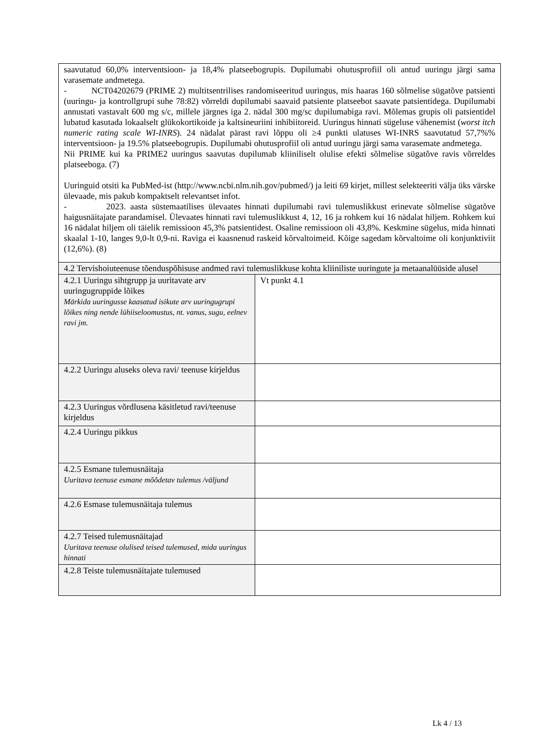| saavutatud 60,0% interventsioon- ja 18,4% platseebogrupis. Dupilumabi ohutusprofiil oli antud uuringu järgi sama varasemate andmetega. - NCT04202679 (PRIME 2) multitsentrilises randomiseeritud uuringus, mis haaras 160 sõlmelise sügatõve patsienti (uuringu- ja kontrollgrupi suhe 78:82) võrreldi dupilumabi saavaid patsiente platseebot saavate patsientidega. Dupilumabi annustati vastavalt 600 mg s/c, millele järgnes iga 2. nädal 300 mg/sc dupilumabiga ravi. Mõlemas grupis oli patsientidel lubatud kasutada lokaalselt glükokortikoide ja kaltsineuriini inhibiitoreid. Uuringus hinnati sügeluse vähenemist ( worst itch numeric rating scale WI-INRS ). 24 nädalat pärast ravi lõppu oli ≥4 punkti ulatuses WI-INRS saavutatud 57,7%% interventsioon- ja 19.5% platseebogrupis. Dupilumabi ohutusprofiil oli antud uuringu järgi sama varasemate andmetega. Nii PRIME kui ka PRIME2 uuringus saavutas dupilumab kliiniliselt olulise efekti sõlmelise sügatõve ravis võrreldes platseeboga. (7) Uuringuid otsiti ka PubMed-ist (http://www.ncbi.nlm.nih.gov/pubmed/) ja leiti 69 kirjet, millest selekteeriti välja üks värske ülevaade, mis pakub kompaktselt relevantset infot. - 2023. aasta süstemaatilises ülevaates hinnati dupilumabi ravi tulemuslikkust erinevate sõlmelise sügatõve haigusnäitajate parandamisel. Ülevaates hinnati ravi tulemuslikkust 4, 12, 16 ja rohkem kui 16 nädalat hiljem. Rohkem kui 16 nädalat hiljem oli täielik remissioon 45,3% patsientidest. Osaline remissioon oli 43,8%. Keskmine sügelus, mida hinnati skaalal 1-10, langes 9,0-lt 0,9-ni. Raviga ei kaasnenud raskeid kõrvaltoimeid. Kõige sagedam kõrvaltoime oli konjunktiviit (12,6%). (8) | |
| 4.2 Tervishoiuteenuse tõenduspõhisuse andmed ravi tulemuslikkuse kohta kliiniliste uuringute ja metaanalüüside alusel | |
| 4.2.1 Uuringu sihtgrupp ja uuritavate arv uuringugruppide lõikes Märkida uuringusse kaasatud isikute arv uuringugrupi lõikes ning nende lühiiseloomustus, nt. vanus, sugu, eelnev ravi jm. | Vt punkt 4.1 |
| 4.2.2 Uuringu aluseks oleva ravi/ teenuse kirjeldus | |
| 4.2.3 Uuringus võrdlusena käsitletud ravi/teenuse kirjeldus | |
| 4.2.4 Uuringu pikkus | |
| 4.2.5 Esmane tulemusnäitaja Uuritava teenuse esmane mõõdetav tulemus /väljund | |
| 4.2.6 Esmase tulemusnäitaja tulemus | |
| 4.2.7 Teised tulemusnäitajad Uuritava teenuse olulised teised tulemused, mida uuringus hinnati | |
| 4.2.8 Teiste tulemusnäitajate tulemused | |
Lk 4 / 13